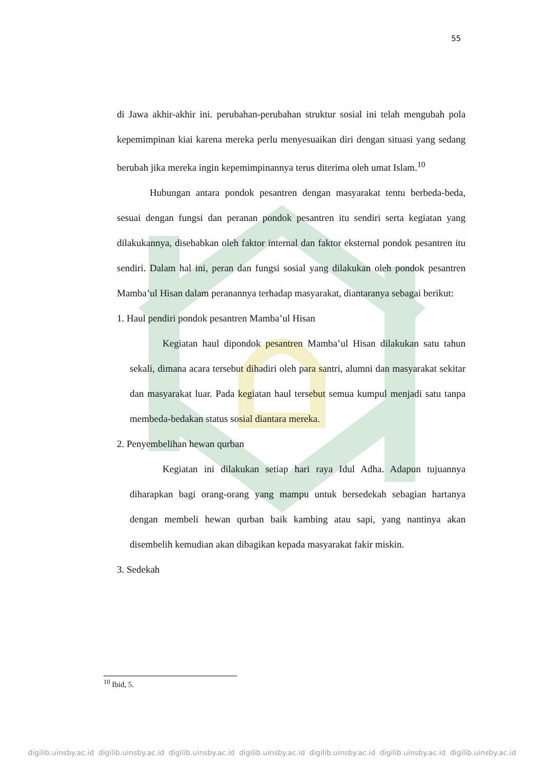55
di Jawa akhir-akhir ini. perubahan-perubahan struktur sosial ini telah mengubah pola kepemimpinan kiai karena mereka perlu menyesuaikan diri dengan situasi yang sedang berubah jika mereka ingin kepemimpinannya terus diterima oleh umat Islam.<sup>10</sup>
Hubungan antara pondok pesantren dengan masyarakat tentu berbeda-beda, sesuai dengan fungsi dan peranan pondok pesantren itu sendiri serta kegiatan yang dilakukannya, disebabkan oleh faktor internal dan faktor eksternal pondok pesantren itu sendiri. Dalam hal ini, peran dan fungsi sosial yang dilakukan oleh pondok pesantren Mamba’ul Hisan dalam peranannya terhadap masyarakat, diantaranya sebagai berikut:
1. Haul pendiri pondok pesantren Mamba’ul Hisan
Kegiatan haul dipondok pesantren Mamba’ul Hisan dilakukan satu tahun sekali, dimana acara tersebut dihadiri oleh para santri, alumni dan masyarakat sekitar dan masyarakat luar. Pada kegiatan haul tersebut semua kumpul menjadi satu tanpa membeda-bedakan status sosial diantara mereka.
2. Penyembelihan hewan qurban
Kegiatan ini dilakukan setiap hari raya Idul Adha. Adapun tujuannya diharapkan bagi orang-orang yang mampu untuk bersedekah sebagian hartanya dengan membeli hewan qurban baik kambing atau sapi, yang nantinya akan disembelih kemudian akan dibagikan kepada masyarakat fakir miskin.
3. Sedekah
<sup>10</sup> Ibid, 5.
digilib.uinsby.ac.id digilib.uinsby.ac.id digilib.uinsby.ac.id digilib.uinsby.ac.id digilib.uinsby.ac.id digilib.uinsby.ac.id digilib.uinsby.ac.id